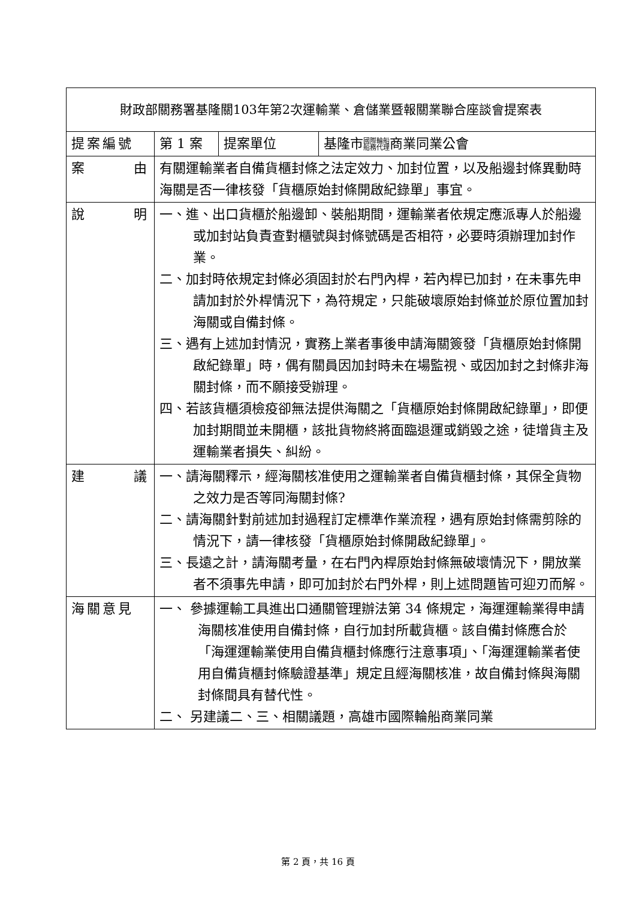| 財政部關務署基隆關103年第2次運輸業、倉儲業暨報關業聯合座談會提案表 | | | |
| --- | --- | --- | --- |
| 提案編號 | 第 1 案 | 提案單位 | 基隆市 國際輪船 船務代理 商業同業公會 |
| 案 由 | 有關運輸業者自備貨櫃封條之法定效力、加封位置，以及船邊封條異動時海關是否一律核發「貨櫃原始封條開啟紀錄單」事宜。 | | |
| 說 明 | 一、進、出口貨櫃於船邊卸、裝船期間，運輸業者依規定應派專人於船邊或加封站負責查對櫃號與封條號碼是否相符，必要時須辦理加封作業。 二、加封時依規定封條必須固封於右門內桿，若內桿已加封，在未事先申請加封於外桿情況下，為符規定，只能破壞原始封條並於原位置加封海關或自備封條。 三、遇有上述加封情況，實務上業者事後申請海關簽發「貨櫃原始封條開啟紀錄單」時，偶有關員因加封時未在場監視、或因加封之封條非海關封條，而不願接受辦理。 四、若該貨櫃須檢疫卻無法提供海關之「貨櫃原始封條開啟紀錄單」，即便加封期間並未開櫃，該批貨物終將面臨退運或銷毀之途，徒增貨主及運輸業者損失、糾紛。 | | |
| 建 議 | 一、請海關釋示，經海關核准使用之運輸業者自備貨櫃封條，其保全貨物之效力是否等同海關封條? 二、請海關針對前述加封過程訂定標準作業流程，遇有原始封條需剪除的情況下，請一律核發「貨櫃原始封條開啟紀錄單」。 三、長遠之計，請海關考量，在右門內桿原始封條無破壞情況下，開放業者不須事先申請，即可加封於右門外桿，則上述問題皆可迎刃而解。 | | |
| 海關意見 | 一、 參據運輸工具進出口通關管理辦法第 34 條規定，海運運輸業得申請海關核准使用自備封條，自行加封所載貨櫃。該自備封條應合於「海運運輸業使用自備貨櫃封條應行注意事項」、「海運運輸業者使用自備貨櫃封條驗證基準」規定且經海關核准，故自備封條與海關封條間具有替代性。 二、 另建議二、三、相關議題，高雄市國際輪船商業同業 | | |
第 2 頁，共 16 頁